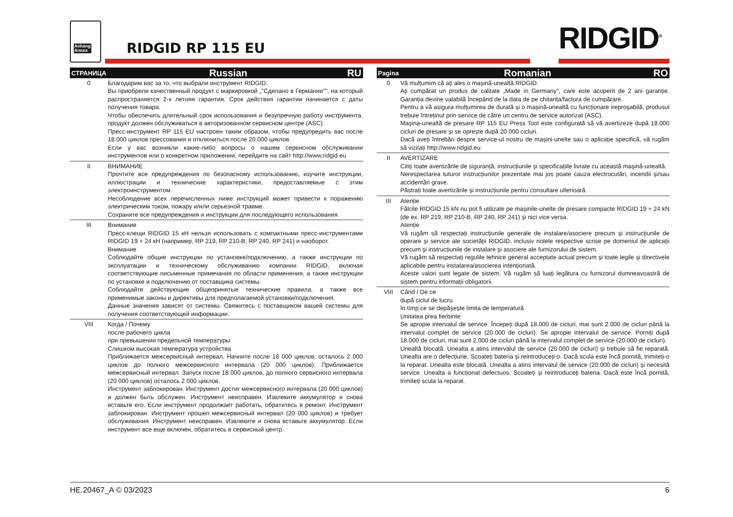Anhang
Annex
RIDGID RP 115 EU RIDGID<sup>®</sup>
| СТРАНИЦА | Russian RU |
| --- | --- |
| 0 | Благодарим вас за то, что выбрали инструмент RIDGID. Вы приобрели качественный продукт с маркировкой „"Сделано в Германии"", на который распространяется 2-х летняя гарантия. Срок действия гарантии начинается с даты получения товара. Чтобы обеспечить длительный срок использования и безупречную работу инструмента, продукт должен обслуживаться в авторизованном сервисном центре (ASC). Пресс-инструмент RP 115 EU настроен таким образом, чтобы предупредить вас после 18.000 циклов прессования и отключиться после 20.000 циклов. Если у вас возникли какие-либо вопросы о нашем сервисном обслуживании инструментов или о конкретном приложении, перейдите на сайт http://www.ridgid.eu |
| II | ВНИМАНИЕ Прочтите все предупреждения по безопасному использованию, изучите инструкции, иллюстрации и технические характеристики, предоставляемые с этим электроинструментом. Несоблюдение всех перечисленных ниже инструкций может привести к поражению электрическим током, пожару и/или серьезной травме. Сохраните все предупреждения и инструкции для последующего использования. |
| III | Внимание Пресс-клещи RIDGID 15 кН нельзя использовать с компактными пресс-инструментами RIDGID 19 + 24 кН (например, RP 219, RP 210-B, RP 240, RP 241) и наоборот. Внимание Соблюдайте общие инструкции по установке/подключению, а также инструкции по эксплуатации и техническому обслуживанию компании RIDGID, включая соответствующие письменные примечания по области применения, а также инструкции по установке и подключению от поставщика системы. Соблюдайте действующие общепринятые технические правила, а также все применимые законы и директивы для предполагаемой установки/подключения. Данные значения зависят от системы. Свяжитесь с поставщиком вашей системы для получения соответствующей информации. |
| VIII | Когда / Почему после рабочего цикла при превышении предельной температуры Слишком высокая температура устройства Приближается межсервисный интервал. Начните после 18 000 циклов, осталось 2 000 циклов до полного межсервисного интервала (20 000 циклов). Приближается межсервисный интервал. Запуск после 18 000 циклов, до полного сервисного интервала (20 000 циклов) осталось 2 000 циклов. Инструмент заблокирован. Инструмент достиг межсервисного интервала (20 000 циклов) и должен быть обслужен. Инструмент неисправен. Извлеките аккумулятор и снова вставьте его. Если инструмент продолжает работать, обратитесь в ремонт. Инструмент заблокирован. Инструмент прошел межсервисный интервал (20 000 циклов) и требует обслуживания. Инструмент неисправен. Извлеките и снова вставьте аккумулятор. Если инструмент все еще включен, обратитесь в сервисный центр. |
| Pagina | Romanian RO |
| --- | --- |
| 0 | Vă mulțumim că ați ales o mașină-unealtă RIDGID. Ați cumpărat un produs de calitate „Made in Germany", care este acoperit de 2 ani garanție. Garanția devine valabilă începând de la data de pe chitanța/factura de cumpărare. Pentru a vă asigura mulțumirea de durată și o mașină-unealtă cu funcționare ireproșabilă, produsul trebuie întreținut prin service de către un centru de service autorizat (ASC). Mașina-unealtă de presare RP 115 EU Press Tool este configurată să vă avertizeze după 18.000 cicluri de presare și se oprește după 20.000 cicluri. Dacă aveți întrebări despre service-ul nostru de mașini-unelte sau o aplicație specifică, vă rugăm să vizitați http://www.ridgid.eu |
| II | AVERTIZARE Citiți toate avertizările de siguranță, instrucțiunile și specificațiile livrate cu această mașină-unealtă. Nerespectarea tuturor instrucțiunilor prezentate mai jos poate cauza electrocutări, incendii și/sau accidentări grave. Păstrați toate avertizările și instrucțiunile pentru consultare ulterioară. |
| III | Atenție Fălcile RIDGID 15 kN nu pot fi utilizate pe mașinile-unelte de presare compacte RIDGID 19 + 24 kN (de ex. RP 219, RP 210-B, RP 240, RP 241) și nici vice versa. Atenție Vă rugăm să respectați instrucțiunile generale de instalare/asociere precum și instrucțiunile de operare și service ale societății RIDGID, inclusiv notele respective scrise pe domeniul de aplicații precum și instrucțiunile de instalare și asociere ale furnizorului de sistem. Vă rugăm să respectați regulile tehnice general acceptate actual precum și toate legile și directivele aplicabile pentru instalarea/asocierea intenționată. Aceste valori sunt legate de sistem. Vă rugăm să luați legătura cu furnizorul dumneavoastră de sistem pentru informații obligatorii. |
| VIII | Când / De ce după ciclul de lucru în timp ce se depășește limita de temperatură Unitatea prea fierbinte Se apropie intervalul de service. Începeți după 18.000 de cicluri, mai sunt 2.000 de cicluri până la intervalul complet de service (20.000 de cicluri). Se apropie intervalul de service. Porniți după 18.000 de cicluri, mai sunt 2.000 de cicluri până la intervalul complet de service (20.000 de cicluri). Unealtă blocată. Unealta a atins intervalul de service (20.000 de cicluri) și trebuie să fie reparată. Unealta are o defecțiune. Scoateți bateria și reintroduceți-o. Dacă scula este încă pornită, trimiteți-o la reparat. Unealta este blocată. Unealta a atins intervalul de service (20.000 de cicluri) și necesită service. Unealta a funcționat defectuos. Scoateți și reintroduceți bateria. Dacă este încă pornită, trimiteți scula la reparat. |
HE.20467_A © 03/2023 6